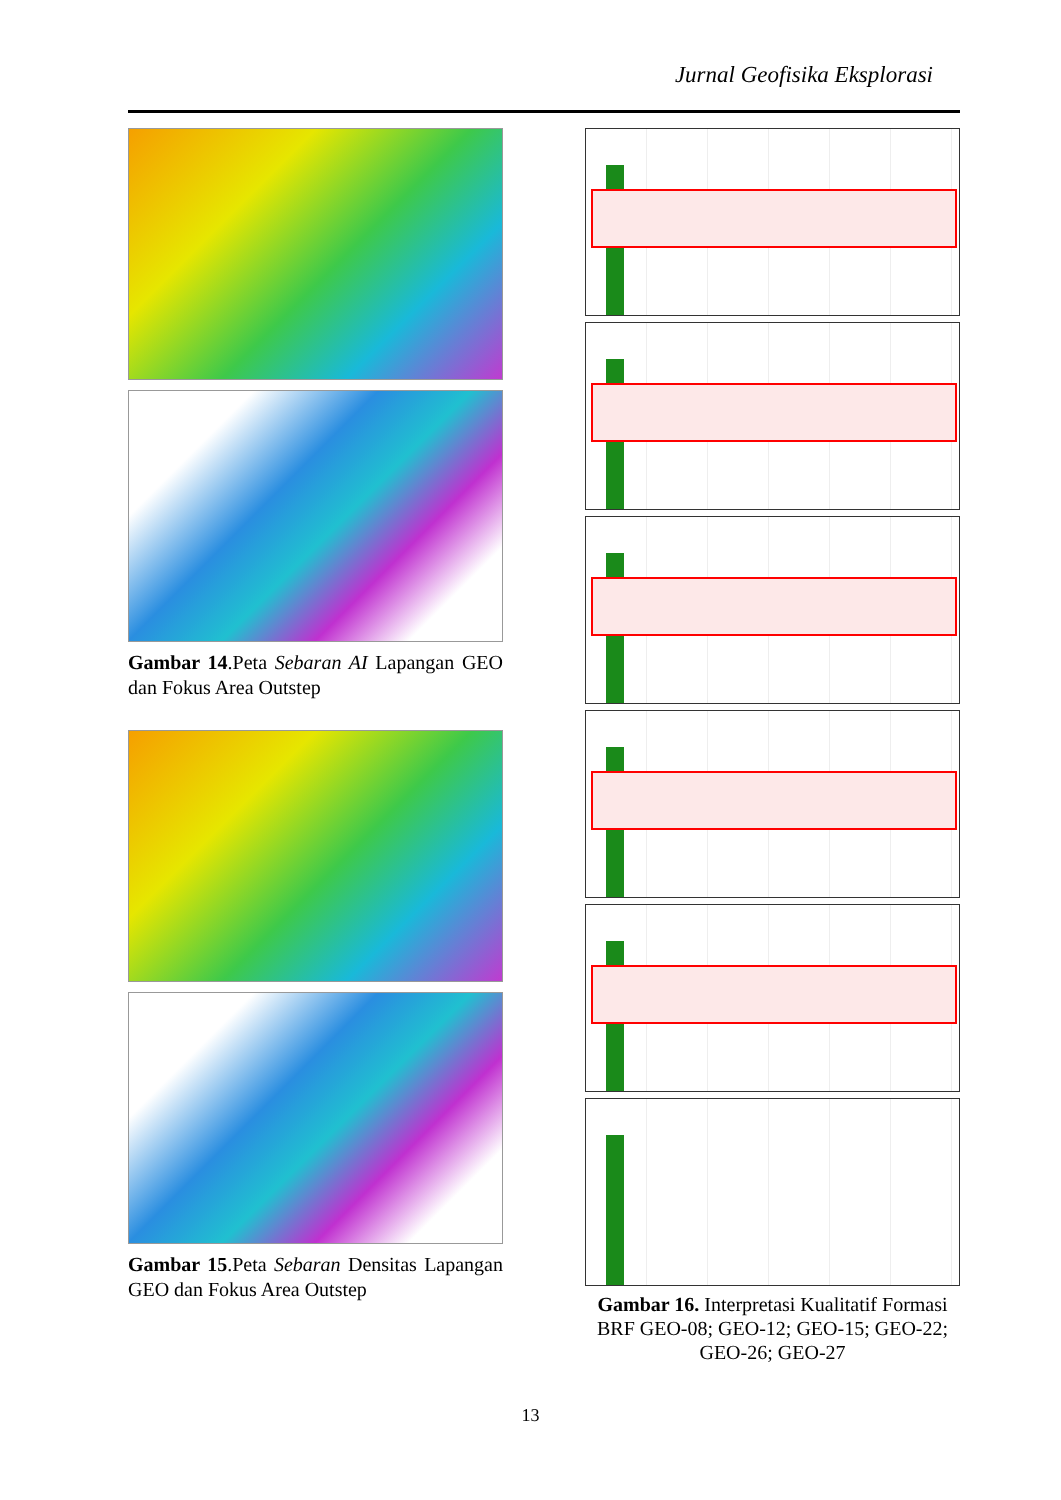Jurnal Geofisika Eksplorasi
Gambar 14.Peta Sebaran AI Lapangan GEO dan Fokus Area Outstep
Gambar 15.Peta Sebaran Densitas Lapangan GEO dan Fokus Area Outstep
Gambar 16. Interpretasi Kualitatif Formasi BRF GEO-08; GEO-12; GEO-15; GEO-22; GEO-26; GEO-27
13